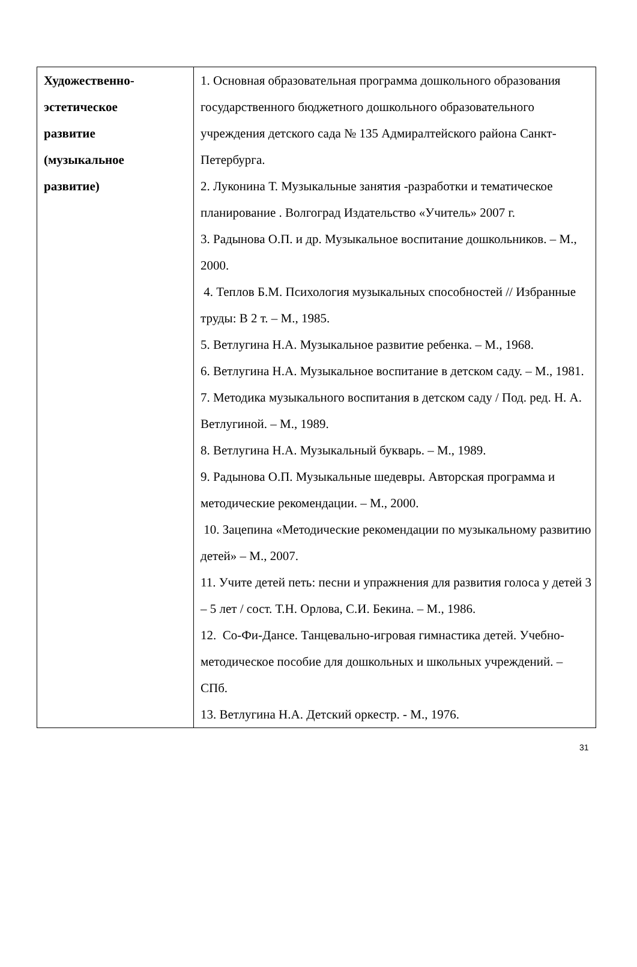| Художественно- эстетическое развитие (музыкальное развитие) | 1. Основная образовательная программа дошкольного образования государственного бюджетного дошкольного образовательного учреждения детского сада № 135 Адмиралтейского района Санкт-Петербурга. 2. Луконина Т. Музыкальные занятия -разработки и тематическое планирование . Волгоград Издательство «Учитель» 2007 г. 3. Радынова О.П. и др. Музыкальное воспитание дошкольников. – М., 2000. 4. Теплов Б.М. Психология музыкальных способностей // Избранные труды: В 2 т. – М., 1985. 5. Ветлугина Н.А. Музыкальное развитие ребенка. – М., 1968. 6. Ветлугина Н.А. Музыкальное воспитание в детском саду. – М., 1981. 7. Методика музыкального воспитания в детском саду / Под. ред. Н. А. Ветлугиной. – М., 1989. 8. Ветлугина Н.А. Музыкальный букварь. – М., 1989. 9. Радынова О.П. Музыкальные шедевры. Авторская программа и методические рекомендации. – М., 2000. 10. Зацепина «Методические рекомендации по музыкальному развитию детей» – М., 2007. 11. Учите детей петь: песни и упражнения для развития голоса у детей 3 – 5 лет / сост. Т.Н. Орлова, С.И. Бекина. – М., 1986. 12. Со-Фи-Дансе. Танцевально-игровая гимнастика детей. Учебно-методическое пособие для дошкольных и школьных учреждений. – СПб. 13. Ветлугина Н.А. Детский оркестр. - М., 1976. |
31